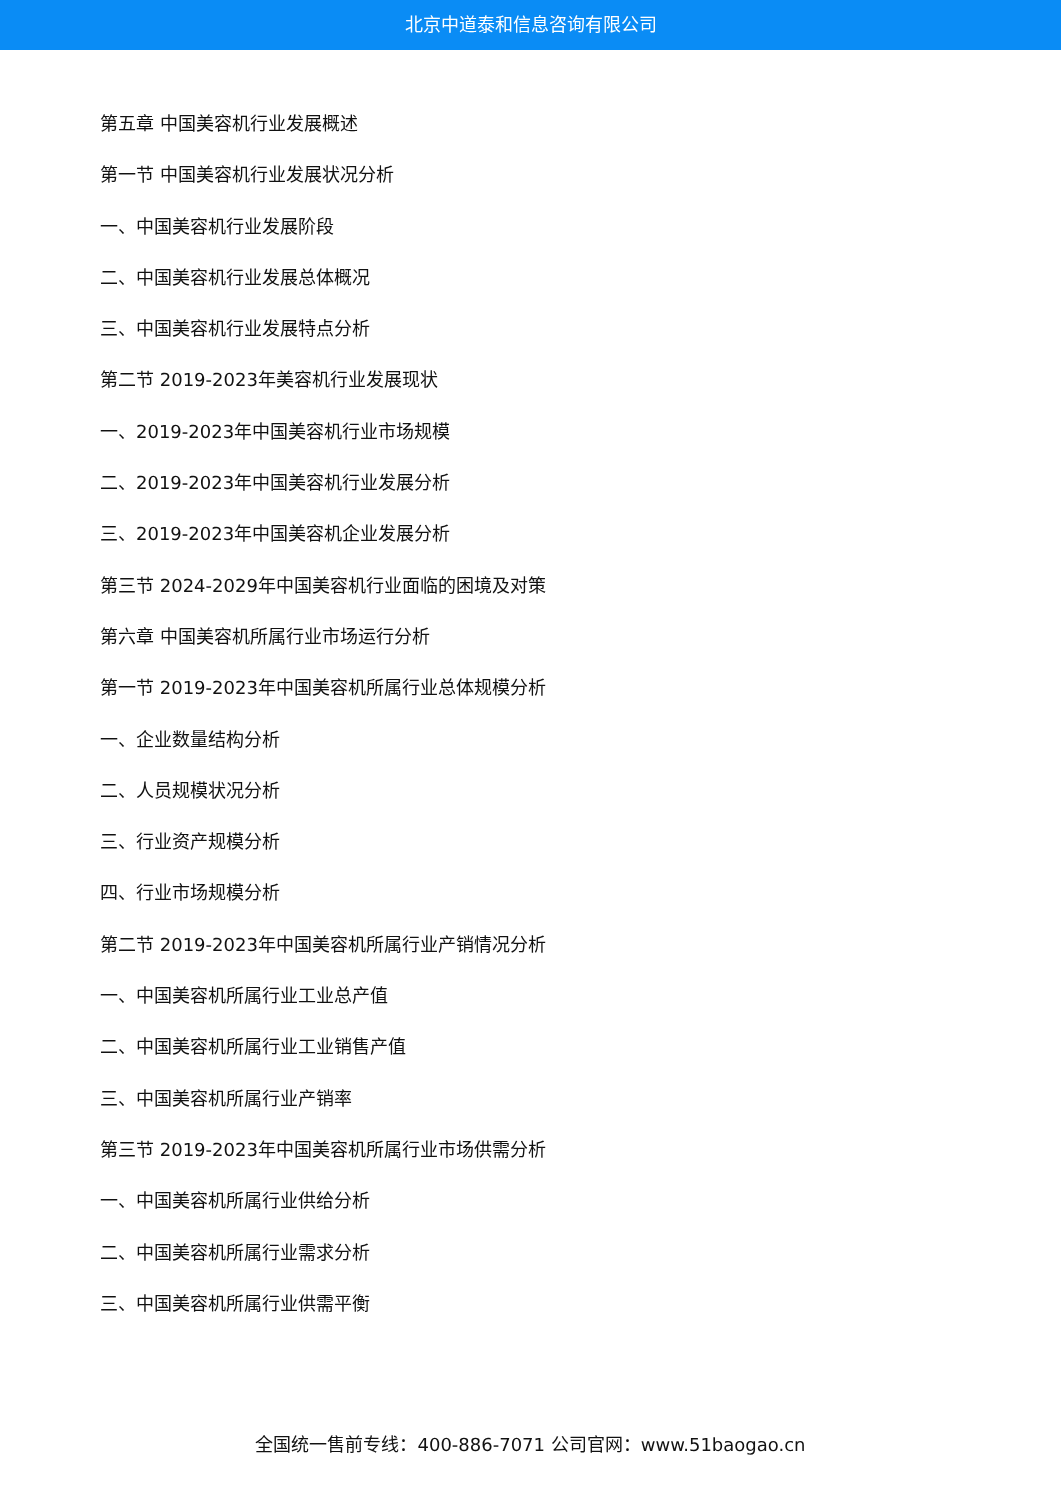北京中道泰和信息咨询有限公司
第五章 中国美容机行业发展概述
第一节 中国美容机行业发展状况分析
一、中国美容机行业发展阶段
二、中国美容机行业发展总体概况
三、中国美容机行业发展特点分析
第二节 2019-2023年美容机行业发展现状
一、2019-2023年中国美容机行业市场规模
二、2019-2023年中国美容机行业发展分析
三、2019-2023年中国美容机企业发展分析
第三节 2024-2029年中国美容机行业面临的困境及对策
第六章 中国美容机所属行业市场运行分析
第一节 2019-2023年中国美容机所属行业总体规模分析
一、企业数量结构分析
二、人员规模状况分析
三、行业资产规模分析
四、行业市场规模分析
第二节 2019-2023年中国美容机所属行业产销情况分析
一、中国美容机所属行业工业总产值
二、中国美容机所属行业工业销售产值
三、中国美容机所属行业产销率
第三节 2019-2023年中国美容机所属行业市场供需分析
一、中国美容机所属行业供给分析
二、中国美容机所属行业需求分析
三、中国美容机所属行业供需平衡
全国统一售前专线：400-886-7071 公司官网：www.51baogao.cn